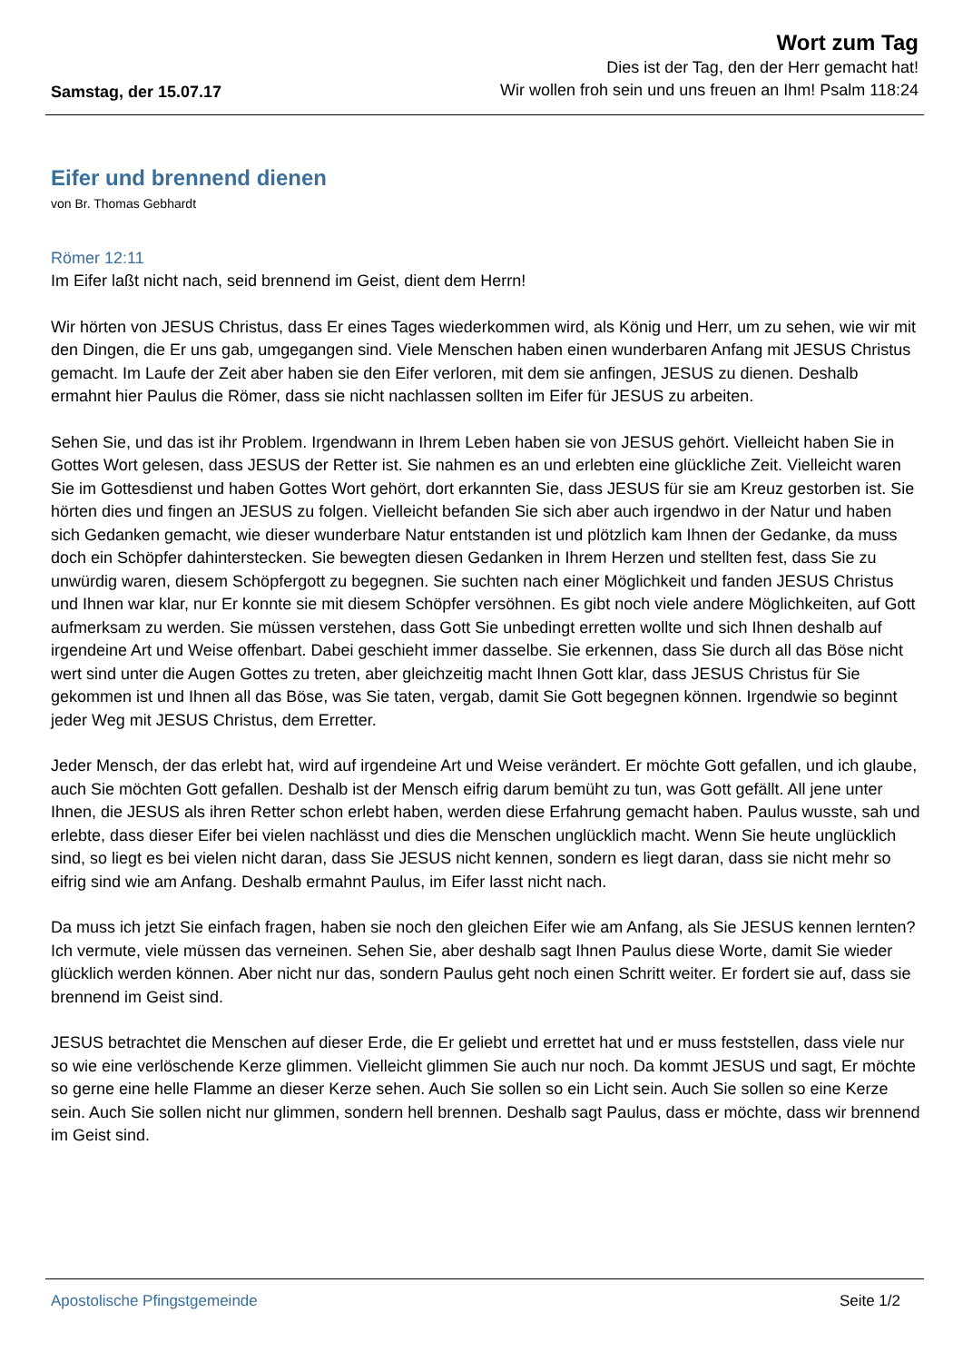Samstag, der 15.07.17
Wort zum Tag
Dies ist der Tag, den der Herr gemacht hat!
Wir wollen froh sein und uns freuen an Ihm! Psalm 118:24
Eifer und brennend dienen
von Br. Thomas Gebhardt
Römer 12:11
Im Eifer laßt nicht nach, seid brennend im Geist, dient dem Herrn!
Wir hörten von JESUS Christus, dass Er eines Tages wiederkommen wird, als König und Herr, um zu sehen, wie wir mit den Dingen, die Er uns gab, umgegangen sind. Viele Menschen haben einen wunderbaren Anfang mit JESUS Christus gemacht. Im Laufe der Zeit aber haben sie den Eifer verloren, mit dem sie anfingen, JESUS zu dienen. Deshalb ermahnt hier Paulus die Römer, dass sie nicht nachlassen sollten im Eifer für JESUS zu arbeiten.
Sehen Sie, und das ist ihr Problem. Irgendwann in Ihrem Leben haben sie von JESUS gehört. Vielleicht haben Sie in Gottes Wort gelesen, dass JESUS der Retter ist. Sie nahmen es an und erlebten eine glückliche Zeit. Vielleicht waren Sie im Gottesdienst und haben Gottes Wort gehört, dort erkannten Sie, dass JESUS für sie am Kreuz gestorben ist. Sie hörten dies und fingen an JESUS zu folgen. Vielleicht befanden Sie sich aber auch irgendwo in der Natur und haben sich Gedanken gemacht, wie dieser wunderbare Natur entstanden ist und plötzlich kam Ihnen der Gedanke, da muss doch ein Schöpfer dahinterstecken. Sie bewegten diesen Gedanken in Ihrem Herzen und stellten fest, dass Sie zu unwürdig waren, diesem Schöpfergott zu begegnen. Sie suchten nach einer Möglichkeit und fanden JESUS Christus und Ihnen war klar, nur Er konnte sie mit diesem Schöpfer versöhnen. Es gibt noch viele andere Möglichkeiten, auf Gott aufmerksam zu werden. Sie müssen verstehen, dass Gott Sie unbedingt erretten wollte und sich Ihnen deshalb auf irgendeine Art und Weise offenbart. Dabei geschieht immer dasselbe. Sie erkennen, dass Sie durch all das Böse nicht wert sind unter die Augen Gottes zu treten, aber gleichzeitig macht Ihnen Gott klar, dass JESUS Christus für Sie gekommen ist und Ihnen all das Böse, was Sie taten, vergab, damit Sie Gott begegnen können. Irgendwie so beginnt jeder Weg mit JESUS Christus, dem Erretter.
Jeder Mensch, der das erlebt hat, wird auf irgendeine Art und Weise verändert. Er möchte Gott gefallen, und ich glaube, auch Sie möchten Gott gefallen. Deshalb ist der Mensch eifrig darum bemüht zu tun, was Gott gefällt. All jene unter Ihnen, die JESUS als ihren Retter schon erlebt haben, werden diese Erfahrung gemacht haben. Paulus wusste, sah und erlebte, dass dieser Eifer bei vielen nachlässt und dies die Menschen unglücklich macht. Wenn Sie heute unglücklich sind, so liegt es bei vielen nicht daran, dass Sie JESUS nicht kennen, sondern es liegt daran, dass sie nicht mehr so eifrig sind wie am Anfang. Deshalb ermahnt Paulus, im Eifer lasst nicht nach.
Da muss ich jetzt Sie einfach fragen, haben sie noch den gleichen Eifer wie am Anfang, als Sie JESUS kennen lernten? Ich vermute, viele müssen das verneinen. Sehen Sie, aber deshalb sagt Ihnen Paulus diese Worte, damit Sie wieder glücklich werden können. Aber nicht nur das, sondern Paulus geht noch einen Schritt weiter. Er fordert sie auf, dass sie brennend im Geist sind.
JESUS betrachtet die Menschen auf dieser Erde, die Er geliebt und errettet hat und er muss feststellen, dass viele nur so wie eine verlöschende Kerze glimmen. Vielleicht glimmen Sie auch nur noch. Da kommt JESUS und sagt, Er möchte so gerne eine helle Flamme an dieser Kerze sehen. Auch Sie sollen so ein Licht sein. Auch Sie sollen so eine Kerze sein. Auch Sie sollen nicht nur glimmen, sondern hell brennen. Deshalb sagt Paulus, dass er möchte, dass wir brennend im Geist sind.
Apostolische Pfingstgemeinde Seite 1/2